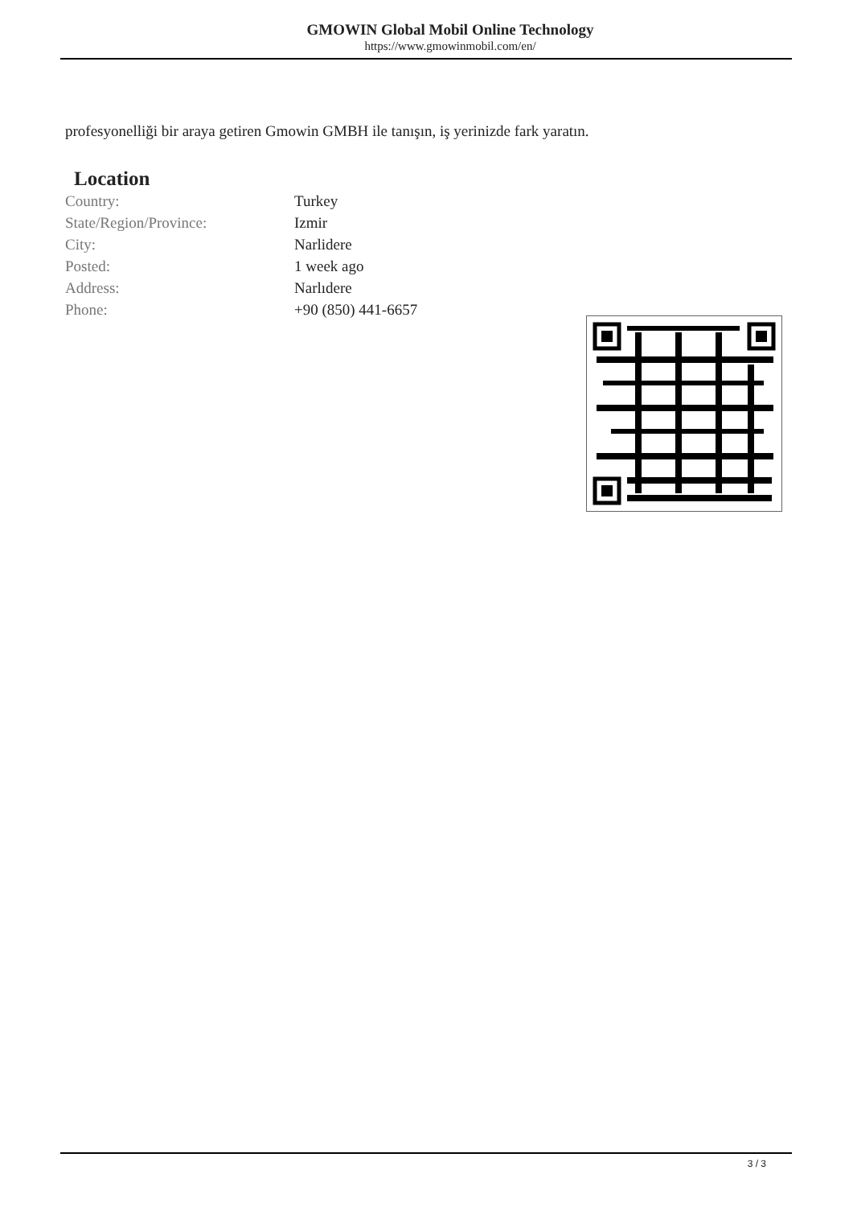GMOWIN Global Mobil Online Technology
https://www.gmowinmobil.com/en/
profesyonelliği bir araya getiren Gmowin GMBH ile tanışın, iş yerinizde fark yaratın.
Location
| Country: | Turkey |
| State/Region/Province: | Izmir |
| City: | Narlidere |
| Posted: | 1 week ago |
| Address: | Narlıdere |
| Phone: | +90 (850) 441-6657 |
3 / 3